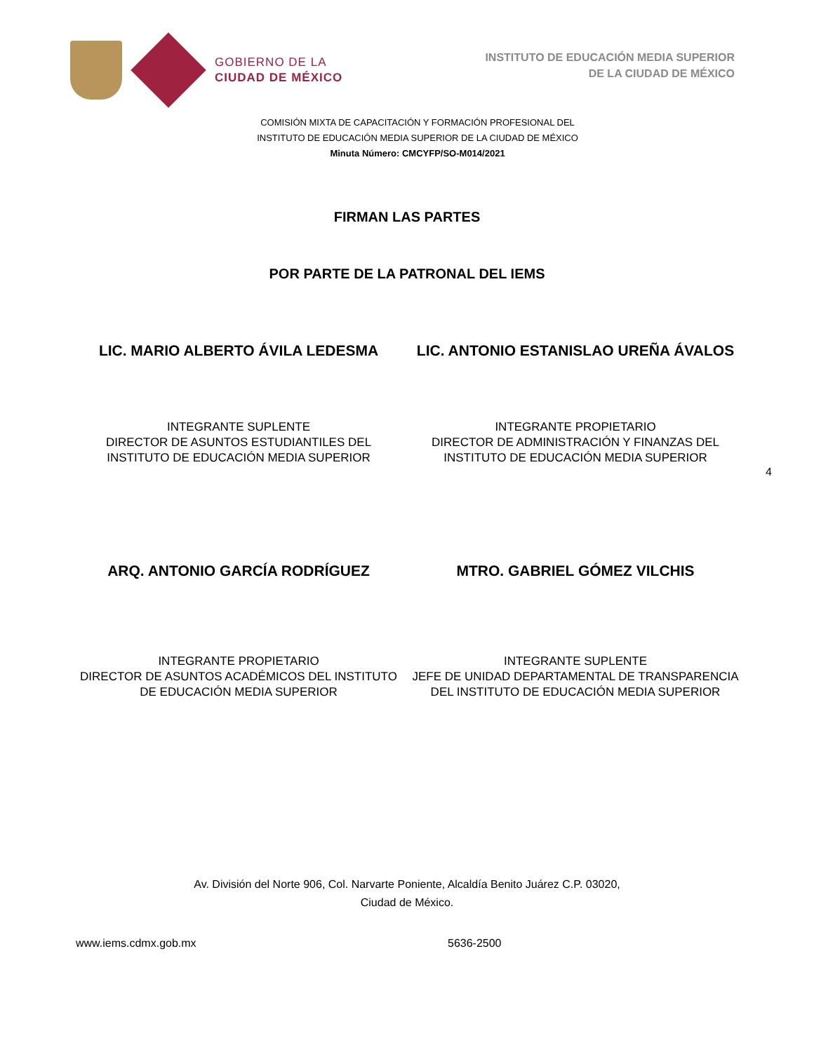GOBIERNO DE LA
CIUDAD DE MÉXICO
INSTITUTO DE EDUCACIÓN MEDIA SUPERIOR
DE LA CIUDAD DE MÉXICO
COMISIÓN MIXTA DE CAPACITACIÓN Y FORMACIÓN PROFESIONAL DEL
INSTITUTO DE EDUCACIÓN MEDIA SUPERIOR DE LA CIUDAD DE MÉXICO
Minuta Número: CMCYFP/SO-M014/2021
FIRMAN LAS PARTES
POR PARTE DE LA PATRONAL DEL IEMS
LIC. MARIO ALBERTO ÁVILA LEDESMA
LIC. ANTONIO ESTANISLAO UREÑA ÁVALOS
INTEGRANTE SUPLENTE
DIRECTOR DE ASUNTOS ESTUDIANTILES DEL
INSTITUTO DE EDUCACIÓN MEDIA SUPERIOR
INTEGRANTE PROPIETARIO
DIRECTOR DE ADMINISTRACIÓN Y FINANZAS DEL
INSTITUTO DE EDUCACIÓN MEDIA SUPERIOR
4
ARQ. ANTONIO GARCÍA RODRÍGUEZ MTRO. GABRIEL GÓMEZ VILCHIS
INTEGRANTE PROPIETARIO
DIRECTOR DE ASUNTOS ACADÉMICOS DEL INSTITUTO
DE EDUCACIÓN MEDIA SUPERIOR
INTEGRANTE SUPLENTE
JEFE DE UNIDAD DEPARTAMENTAL DE TRANSPARENCIA
DEL INSTITUTO DE EDUCACIÓN MEDIA SUPERIOR
Av. División del Norte 906, Col. Narvarte Poniente, Alcaldía Benito Juárez C.P. 03020,
Ciudad de México.
www.iems.cdmx.gob.mx 5636-2500